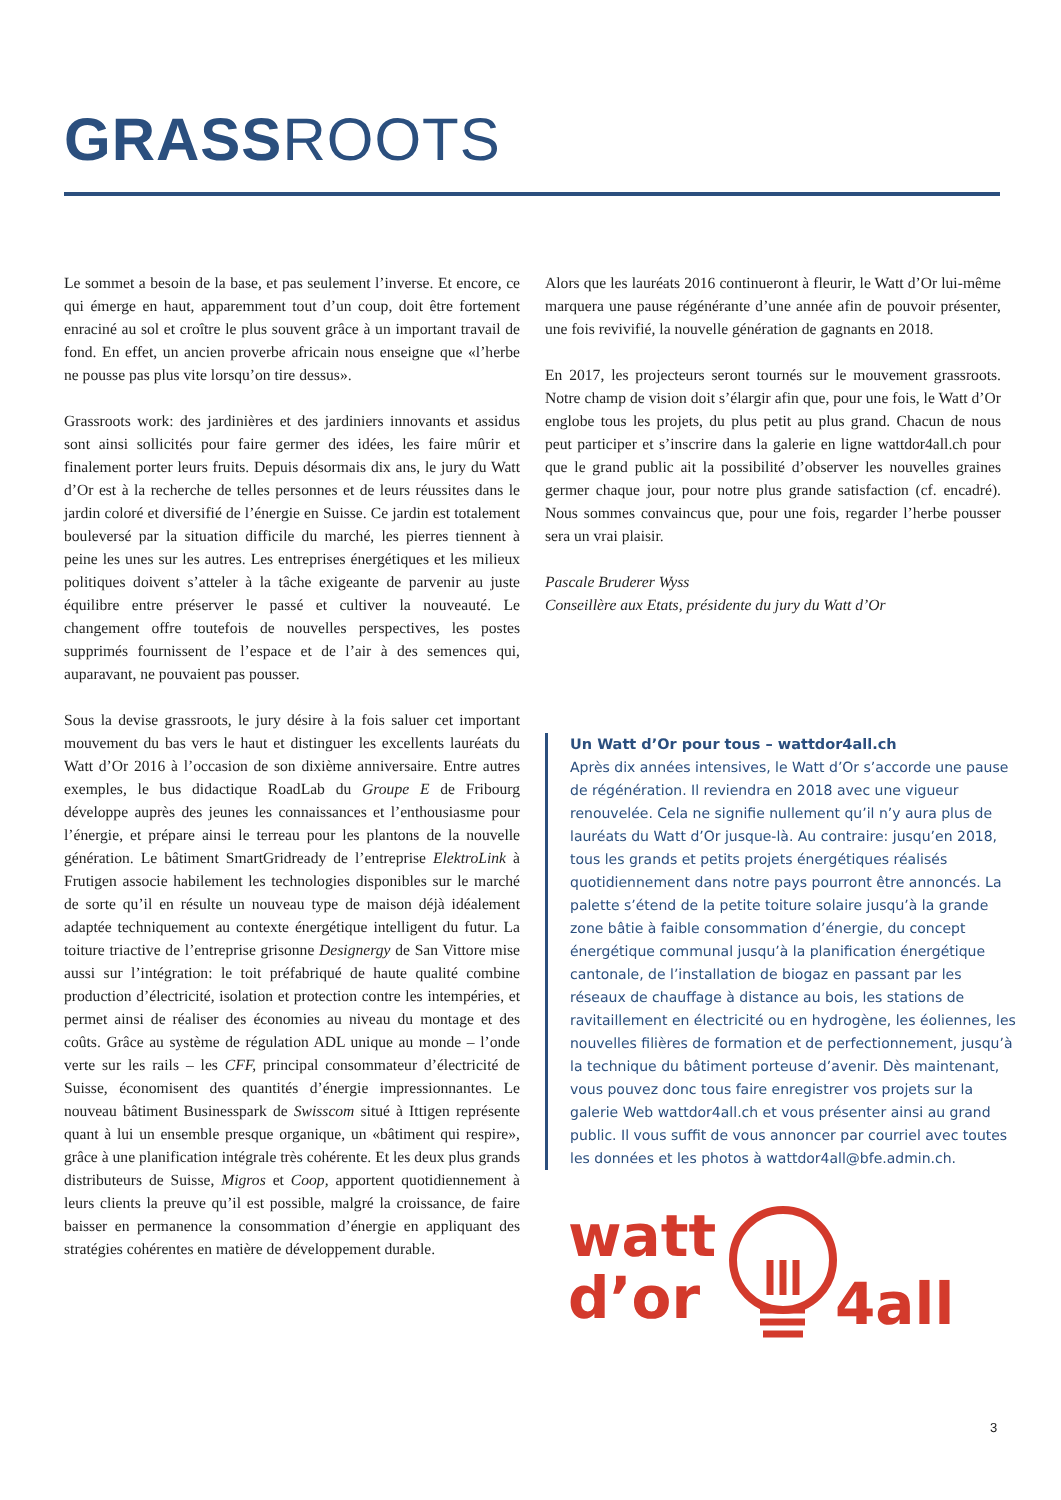GRASSROOTS
Le sommet a besoin de la base, et pas seulement l’inverse. Et encore, ce qui émerge en haut, apparemment tout d’un coup, doit être fortement enraciné au sol et croître le plus souvent grâce à un important travail de fond. En effet, un ancien proverbe africain nous enseigne que «l’herbe ne pousse pas plus vite lorsqu’on tire dessus».
Grassroots work: des jardinières et des jardiniers innovants et assidus sont ainsi sollicités pour faire germer des idées, les faire mûrir et finalement porter leurs fruits. Depuis désormais dix ans, le jury du Watt d’Or est à la recherche de telles personnes et de leurs réussites dans le jardin coloré et diversifié de l’énergie en Suisse. Ce jardin est totalement bouleversé par la situation difficile du marché, les pierres tiennent à peine les unes sur les autres. Les entreprises énergétiques et les milieux politiques doivent s’atteler à la tâche exigeante de parvenir au juste équilibre entre préserver le passé et cultiver la nouveauté. Le changement offre toutefois de nouvelles perspectives, les postes supprimés fournissent de l’espace et de l’air à des semences qui, auparavant, ne pouvaient pas pousser.
Sous la devise grassroots, le jury désire à la fois saluer cet important mouvement du bas vers le haut et distinguer les excellents lauréats du Watt d’Or 2016 à l’occasion de son dixième anniversaire. Entre autres exemples, le bus didactique RoadLab du Groupe E de Fribourg développe auprès des jeunes les connaissances et l’enthousiasme pour l’énergie, et prépare ainsi le terreau pour les plantons de la nouvelle génération. Le bâtiment SmartGridready de l’entreprise ElektroLink à Frutigen associe habilement les technologies disponibles sur le marché de sorte qu’il en résulte un nouveau type de maison déjà idéalement adaptée techniquement au contexte énergétique intelligent du futur. La toiture triactive de l’entreprise grisonne Designergy de San Vittore mise aussi sur l’intégration: le toit préfabriqué de haute qualité combine production d’électricité, isolation et protection contre les intempéries, et permet ainsi de réaliser des économies au niveau du montage et des coûts. Grâce au système de régulation ADL unique au monde – l’onde verte sur les rails – les CFF, principal consommateur d’électricité de Suisse, économisent des quantités d’énergie impressionnantes. Le nouveau bâtiment Businesspark de Swisscom situé à Ittigen représente quant à lui un ensemble presque organique, un «bâtiment qui respire», grâce à une planification intégrale très cohérente. Et les deux plus grands distributeurs de Suisse, Migros et Coop, apportent quotidiennement à leurs clients la preuve qu’il est possible, malgré la croissance, de faire baisser en permanence la consommation d’énergie en appliquant des stratégies cohérentes en matière de développement durable.
Alors que les lauréats 2016 continueront à fleurir, le Watt d’Or lui-même marquera une pause régénérante d’une année afin de pouvoir présenter, une fois revivifié, la nouvelle génération de gagnants en 2018.
En 2017, les projecteurs seront tournés sur le mouvement grassroots. Notre champ de vision doit s’élargir afin que, pour une fois, le Watt d’Or englobe tous les projets, du plus petit au plus grand. Chacun de nous peut participer et s’inscrire dans la galerie en ligne wattdor4all.ch pour que le grand public ait la possibilité d’observer les nouvelles graines germer chaque jour, pour notre plus grande satisfaction (cf. encadré). Nous sommes convaincus que, pour une fois, regarder l’herbe pousser sera un vrai plaisir.
Pascale Bruderer Wyss
Conseillère aux Etats, présidente du jury du Watt d’Or
Un Watt d’Or pour tous – wattdor4all.ch
Après dix années intensives, le Watt d’Or s’accorde une pause de régénération. Il reviendra en 2018 avec une vigueur renouvelée. Cela ne signifie nullement qu’il n’y aura plus de lauréats du Watt d’Or jusque-là. Au contraire: jusqu’en 2018, tous les grands et petits projets énergétiques réalisés quotidiennement dans notre pays pourront être annoncés. La palette s’étend de la petite toiture solaire jusqu’à la grande zone bâtie à faible consommation d’énergie, du concept énergétique communal jusqu’à la planification énergétique cantonale, de l’installation de biogaz en passant par les réseaux de chauffage à distance au bois, les stations de ravitaillement en électricité ou en hydrogène, les éoliennes, les nouvelles filières de formation et de perfectionnement, jusqu’à la technique du bâtiment porteuse d’avenir. Dès maintenant, vous pouvez donc tous faire enregistrer vos projets sur la galerie Web wattdor4all.ch et vous présenter ainsi au grand public. Il vous suffit de vous annoncer par courriel avec toutes les données et les photos à wattdor4all@bfe.admin.ch.
watt
d’or
4all
3